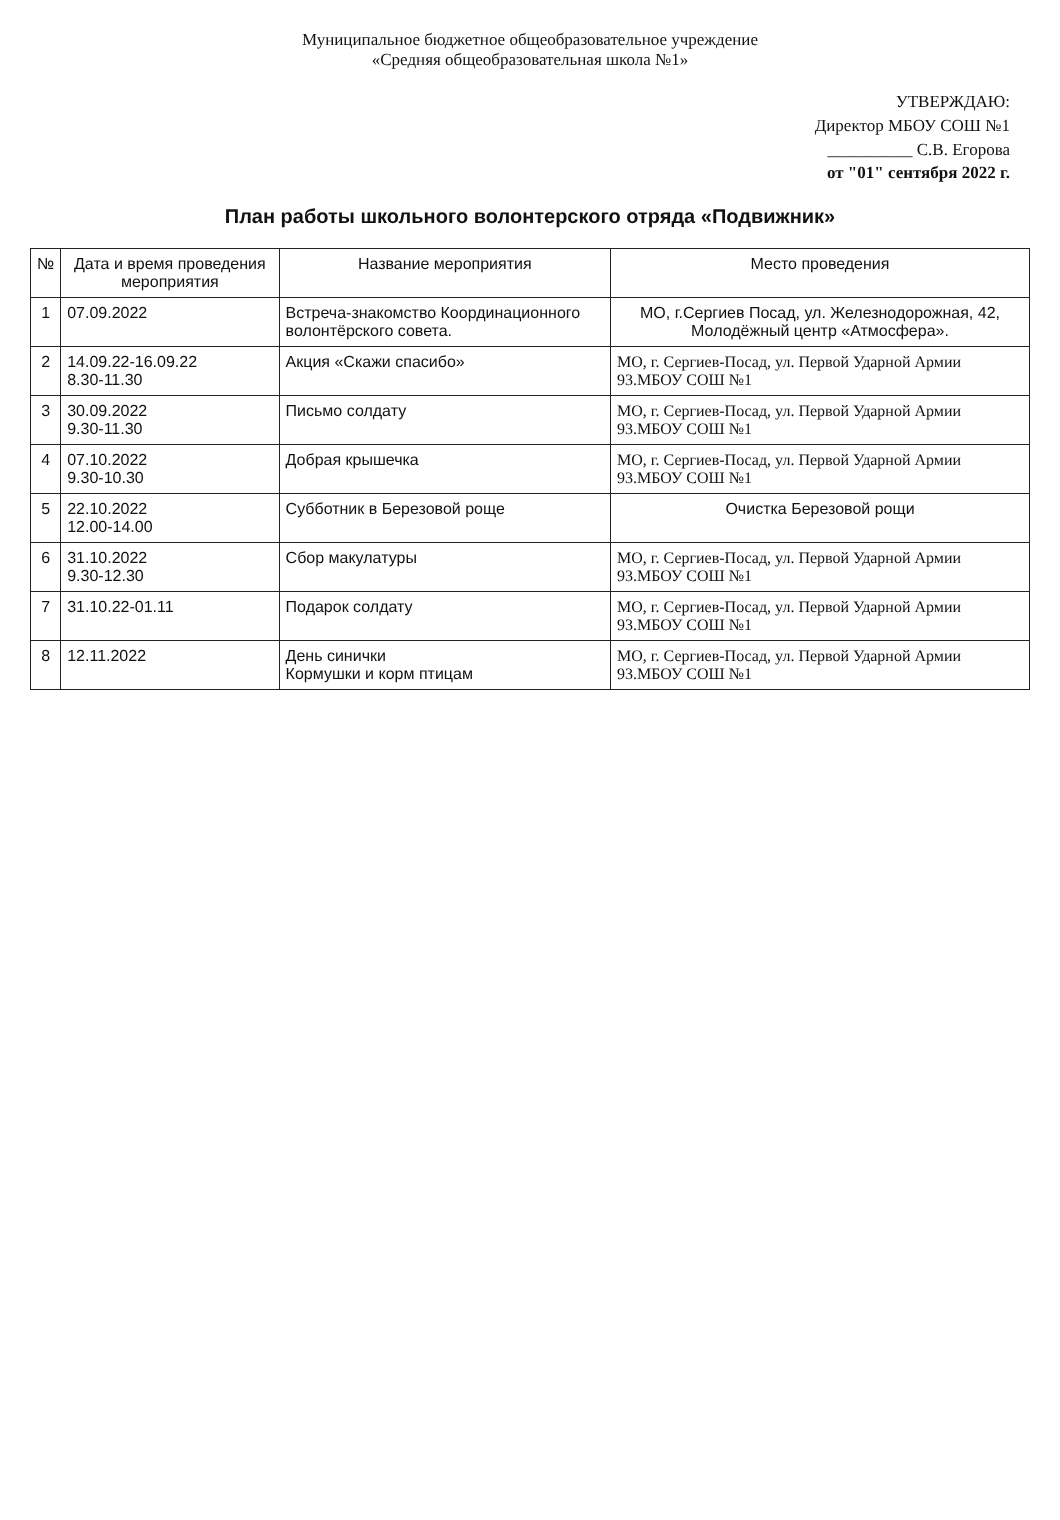Муниципальное бюджетное общеобразовательное учреждение
«Средняя общеобразовательная школа №1»
УТВЕРЖДАЮ:
Директор МБОУ СОШ №1
__________ С.В. Егорова
от "01" сентября 2022 г.
План работы школьного волонтерского отряда «Подвижник»
| № | Дата и время проведения мероприятия | Название мероприятия | Место проведения |
| --- | --- | --- | --- |
| 1 | 07.09.2022 | Встреча-знакомство Координационного волонтёрского совета. | МО, г.Сергиев Посад, ул. Железнодорожная, 42, Молодёжный центр «Атмосфера». |
| 2 | 14.09.22-16.09.22 8.30-11.30 | Акция «Скажи спасибо» | МО, г. Сергиев-Посад, ул. Первой Ударной Армии 93.МБОУ СОШ №1 |
| 3 | 30.09.2022 9.30-11.30 | Письмо солдату | МО, г. Сергиев-Посад, ул. Первой Ударной Армии 93.МБОУ СОШ №1 |
| 4 | 07.10.2022 9.30-10.30 | Добрая крышечка | МО, г. Сергиев-Посад, ул. Первой Ударной Армии 93.МБОУ СОШ №1 |
| 5 | 22.10.2022 12.00-14.00 | Субботник в Березовой роще | Очистка Березовой рощи |
| 6 | 31.10.2022 9.30-12.30 | Сбор макулатуры | МО, г. Сергиев-Посад, ул. Первой Ударной Армии 93.МБОУ СОШ №1 |
| 7 | 31.10.22-01.11 | Подарок солдату | МО, г. Сергиев-Посад, ул. Первой Ударной Армии 93.МБОУ СОШ №1 |
| 8 | 12.11.2022 | День синички Кормушки и корм птицам | МО, г. Сергиев-Посад, ул. Первой Ударной Армии 93.МБОУ СОШ №1 |